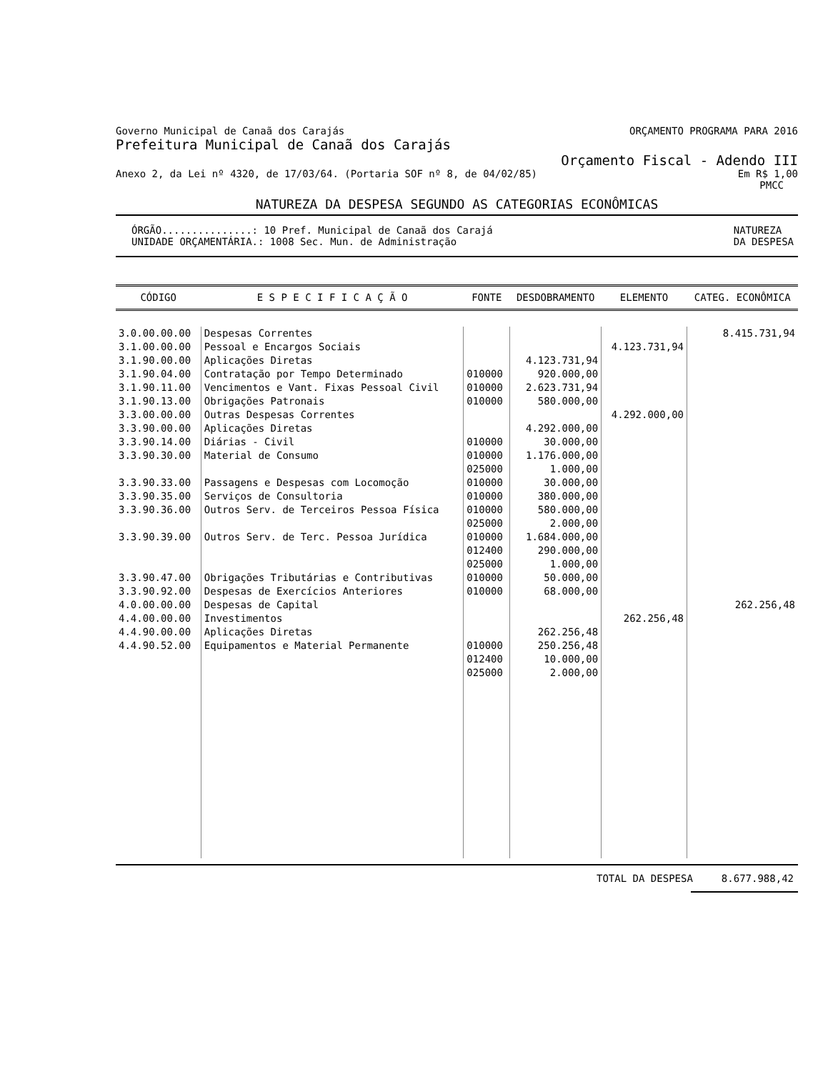Governo Municipal de Canaã dos Carajás ORÇAMENTO PROGRAMA PARA 2016
Prefeitura Municipal de Canaã dos Carajás
Orçamento Fiscal - Adendo III
Anexo 2, da Lei nº 4320, de 17/03/64. (Portaria SOF nº 8, de 04/02/85) Em R$ 1,00
PMCC
NATUREZA DA DESPESA SEGUNDO AS CATEGORIAS ECONÔMICAS
ÓRGÃO...............: 10 Pref. Municipal de Canaã dos Carajá
UNIDADE ORÇAMENTÁRIA.: 1008 Sec. Mun. de Administração NATUREZA
DA DESPESA
| CÓDIGO | E S P E C I F I C A Ç Ã O | FONTE | DESDOBRAMENTO | ELEMENTO | CATEG. ECONÔMICA |
| --- | --- | --- | --- | --- | --- |
| 3.0.00.00.00 | Despesas Correntes | | | | 8.415.731,94 |
| 3.1.00.00.00 | Pessoal e Encargos Sociais | | | 4.123.731,94 | |
| 3.1.90.00.00 | Aplicações Diretas | | 4.123.731,94 | | |
| 3.1.90.04.00 | Contratação por Tempo Determinado | 010000 | 920.000,00 | | |
| 3.1.90.11.00 | Vencimentos e Vant. Fixas Pessoal Civil | 010000 | 2.623.731,94 | | |
| 3.1.90.13.00 | Obrigações Patronais | 010000 | 580.000,00 | | |
| 3.3.00.00.00 | Outras Despesas Correntes | | | 4.292.000,00 | |
| 3.3.90.00.00 | Aplicações Diretas | | 4.292.000,00 | | |
| 3.3.90.14.00 | Diárias - Civil | 010000 | 30.000,00 | | |
| 3.3.90.30.00 | Material de Consumo | 010000 025000 | 1.176.000,00 1.000,00 | | |
| 3.3.90.33.00 | Passagens e Despesas com Locomoção | 010000 | 30.000,00 | | |
| 3.3.90.35.00 | Serviços de Consultoria | 010000 | 380.000,00 | | |
| 3.3.90.36.00 | Outros Serv. de Terceiros Pessoa Física | 010000 025000 | 580.000,00 2.000,00 | | |
| 3.3.90.39.00 | Outros Serv. de Terc. Pessoa Jurídica | 010000 012400 025000 | 1.684.000,00 290.000,00 1.000,00 | | |
| 3.3.90.47.00 | Obrigações Tributárias e Contributivas | 010000 | 50.000,00 | | |
| 3.3.90.92.00 | Despesas de Exercícios Anteriores | 010000 | 68.000,00 | | |
| 4.0.00.00.00 | Despesas de Capital | | | | 262.256,48 |
| 4.4.00.00.00 | Investimentos | | | 262.256,48 | |
| 4.4.90.00.00 | Aplicações Diretas | | 262.256,48 | | |
| 4.4.90.52.00 | Equipamentos e Material Permanente | 010000 012400 025000 | 250.256,48 10.000,00 2.000,00 | | |
TOTAL DA DESPESA 8.677.988,42